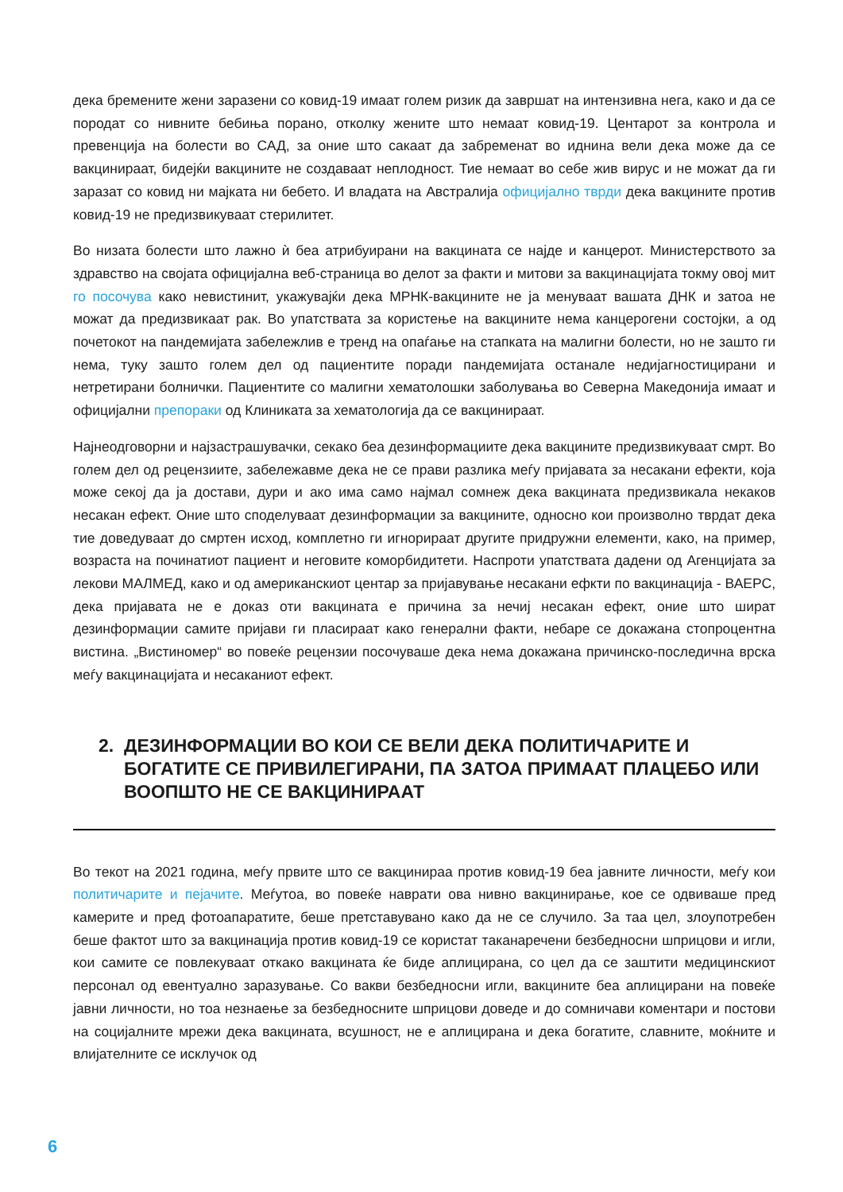дека бремените жени заразени со ковид-19 имаат голем ризик да завршат на интензивна нега, како и да се породат со нивните бебиња порано, отколку жените што немаат ковид-19. Центарот за контрола и превенција на болести во САД, за оние што сакаат да забременат во иднина вели дека може да се вакцинираат, бидејќи вакцините не создаваат неплодност. Тие немаат во себе жив вирус и не можат да ги заразат со ковид ни мајката ни бебето. И владата на Австралија официјално тврди дека вакцините против ковид-19 не предизвикуваат стерилитет.
Во низата болести што лажно ѝ беа атрибуирани на вакцината се најде и канцерот. Министерството за здравство на својата официјална веб-страница во делот за факти и митови за вакцинацијата токму овој мит го посочува како невистинит, укажувајќи дека МРНК-вакцините не ја менуваат вашата ДНК и затоа не можат да предизвикаат рак. Во упатствата за користење на вакцините нема канцерогени состојки, а од почетокот на пандемијата забележлив е тренд на опаѓање на стапката на малигни болести, но не зашто ги нема, туку зашто голем дел од пациентите поради пандемијата останале недијагностицирани и нетретирани болнички. Пациентите со малигни хематолошки заболувања во Северна Македонија имаат и официјални препораки од Клиниката за хематологија да се вакцинираат.
Најнеодговорни и најзастрашувачки, секако беа дезинформациите дека вакцините предизвикуваат смрт. Во голем дел од рецензиите, забележавме дека не се прави разлика меѓу пријавата за несакани ефекти, која може секој да ја достави, дури и ако има само најмал сомнеж дека вакцината предизвикала некаков несакан ефект. Оние што споделуваат дезинформации за вакцините, односно кои произволно тврдат дека тие доведуваат до смртен исход, комплетно ги игнорираат другите придружни елементи, како, на пример, возраста на починатиот пациент и неговите коморбидитети. Наспроти упатствата дадени од Агенцијата за лекови МАЛМЕД, како и од американскиот центар за пријавување несакани ефкти по вакцинација - ВАЕРС, дека пријавата не е доказ оти вакцината е причина за нечиј несакан ефект, оние што шират дезинформации самите пријави ги пласираат како генерални факти, небаре се докажана стопроцентна вистина. „Вистиномер“ во повеќе рецензии посочуваше дека нема докажана причинско-последична врска меѓу вакцинацијата и несаканиот ефект.
2. ДЕЗИНФОРМАЦИИ ВО КОИ СЕ ВЕЛИ ДЕКА ПОЛИТИЧАРИТЕ И БОГАТИТЕ СЕ ПРИВИЛЕГИРАНИ, ПА ЗАТОА ПРИМААТ ПЛАЦЕБО ИЛИ ВООПШТО НЕ СЕ ВАКЦИНИРААТ
Во текот на 2021 година, меѓу првите што се вакцинираа против ковид-19 беа јавните личности, меѓу кои политичарите и пејачите. Меѓутоа, во повеќе наврати ова нивно вакцинирање, кое се одвиваше пред камерите и пред фотоапаратите, беше претставувано како да не се случило. За таа цел, злоупотребен беше фактот што за вакцинација против ковид-19 се користат таканаречени безбедносни шприцови и игли, кои самите се повлекуваат откако вакцината ќе биде аплицирана, со цел да се заштити медицинскиот персонал од евентуално заразување. Со вакви безбедносни игли, вакцините беа аплицирани на повеќе јавни личности, но тоа незнаење за безбедносните шприцови доведе и до сомничави коментари и постови на социјалните мрежи дека вакцината, всушност, не е аплицирана и дека богатите, славните, моќните и влијателните се исклучок од
6